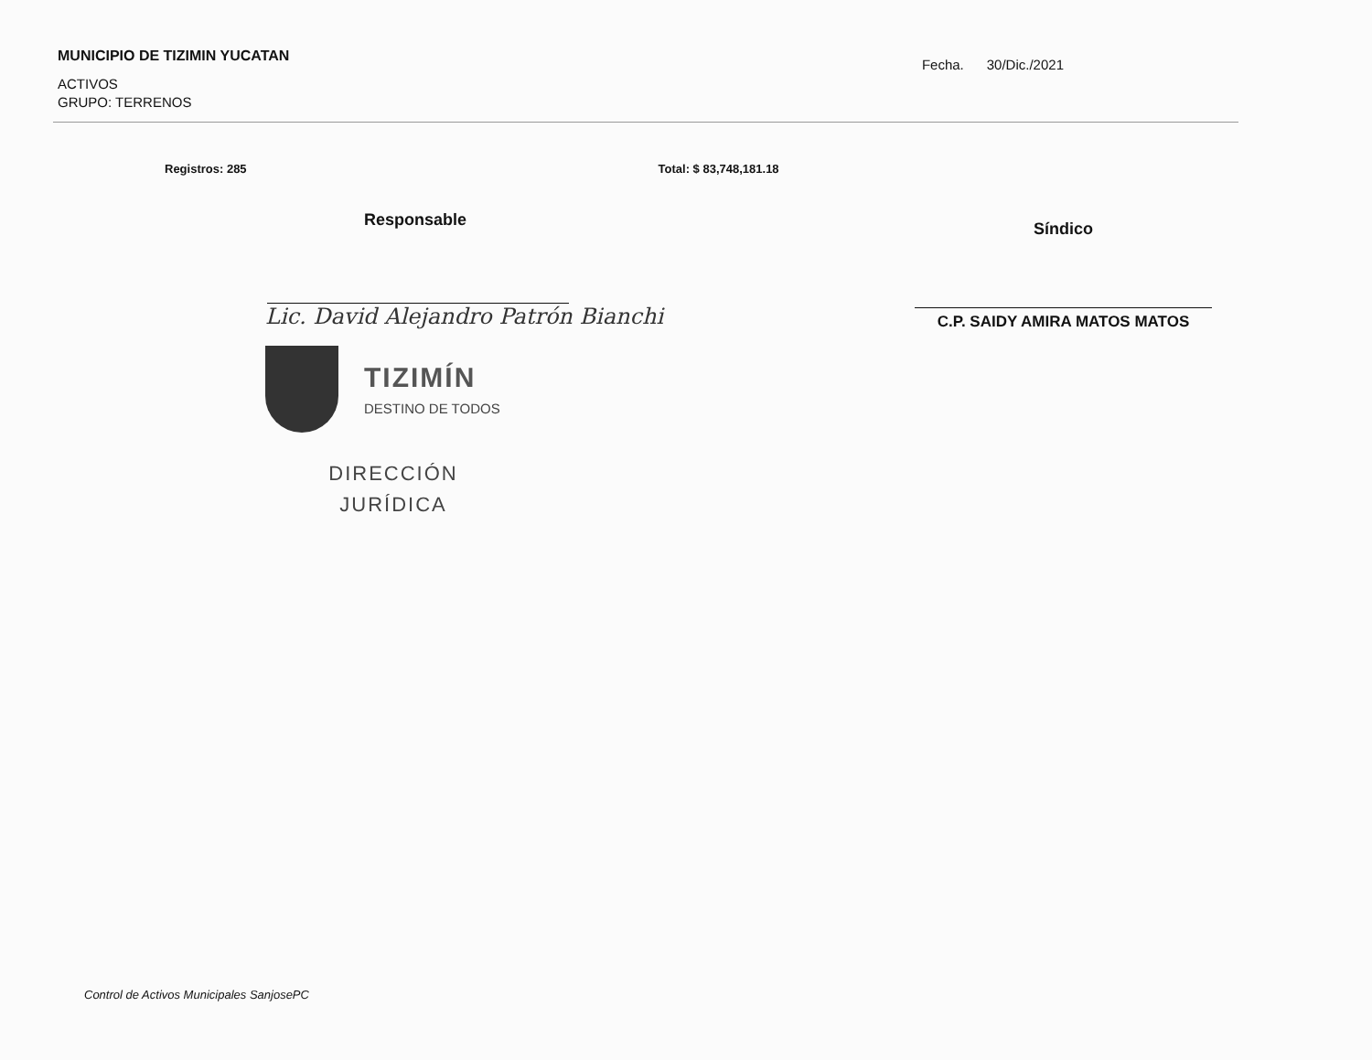MUNICIPIO DE TIZIMIN YUCATAN
ACTIVOS
GRUPO: TERRENOS
Fecha. 30/Dic./2021
Registros: 285 Total: $ 83,748,181.18
Responsable
Lic. David Alejandro Patrón Bianchi
TIZIMÍN
DESTINO DE TODOS
DIRECCIÓN
JURÍDICA
Síndico
C.P. SAIDY AMIRA MATOS MATOS
Control de Activos Municipales SanjosePC